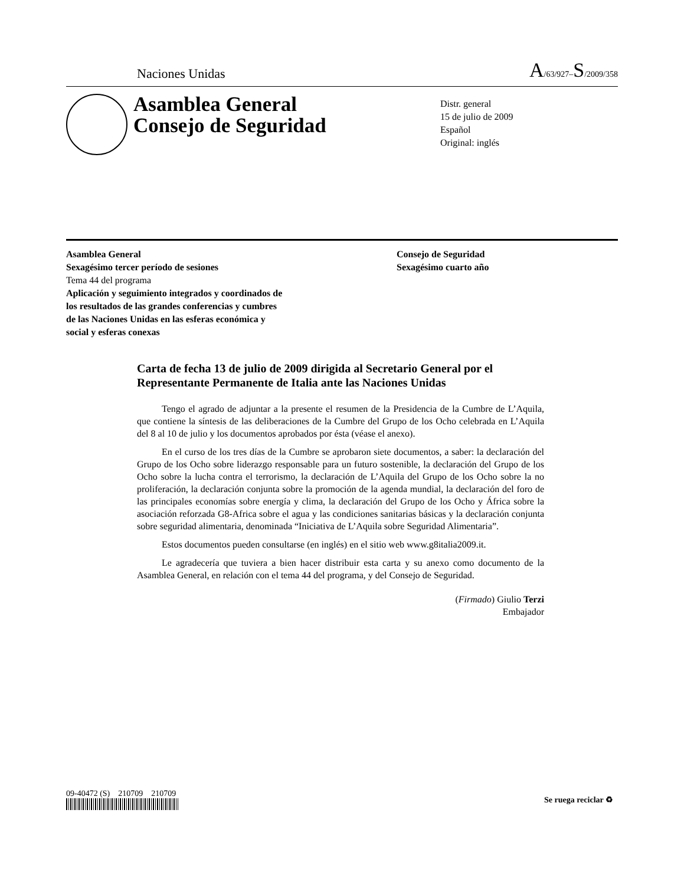Naciones Unidas A/63/927–S/2009/358
Asamblea General
Consejo de Seguridad
Distr. general
15 de julio de 2009
Español
Original: inglés
Asamblea General
Sexagésimo tercer período de sesiones
Tema 44 del programa
Aplicación y seguimiento integrados y coordinados de
los resultados de las grandes conferencias y cumbres
de las Naciones Unidas en las esferas económica y
social y esferas conexas
Consejo de Seguridad
Sexagésimo cuarto año
Carta de fecha 13 de julio de 2009 dirigida al Secretario General por el Representante Permanente de Italia ante las Naciones Unidas
Tengo el agrado de adjuntar a la presente el resumen de la Presidencia de la Cumbre de L’Aquila, que contiene la síntesis de las deliberaciones de la Cumbre del Grupo de los Ocho celebrada en L’Aquila del 8 al 10 de julio y los documentos aprobados por ésta (véase el anexo).
En el curso de los tres días de la Cumbre se aprobaron siete documentos, a saber: la declaración del Grupo de los Ocho sobre liderazgo responsable para un futuro sostenible, la declaración del Grupo de los Ocho sobre la lucha contra el terrorismo, la declaración de L’Aquila del Grupo de los Ocho sobre la no proliferación, la declaración conjunta sobre la promoción de la agenda mundial, la declaración del foro de las principales economías sobre energía y clima, la declaración del Grupo de los Ocho y África sobre la asociación reforzada G8-Africa sobre el agua y las condiciones sanitarias básicas y la declaración conjunta sobre seguridad alimentaria, denominada “Iniciativa de L’Aquila sobre Seguridad Alimentaria”.
Estos documentos pueden consultarse (en inglés) en el sitio web www.g8italia2009.it.
Le agradecería que tuviera a bien hacer distribuir esta carta y su anexo como documento de la Asamblea General, en relación con el tema 44 del programa, y del Consejo de Seguridad.
(Firmado) Giulio Terzi
Embajador
09-40472 (S) 210709 210709
Se ruega reciclar ♻